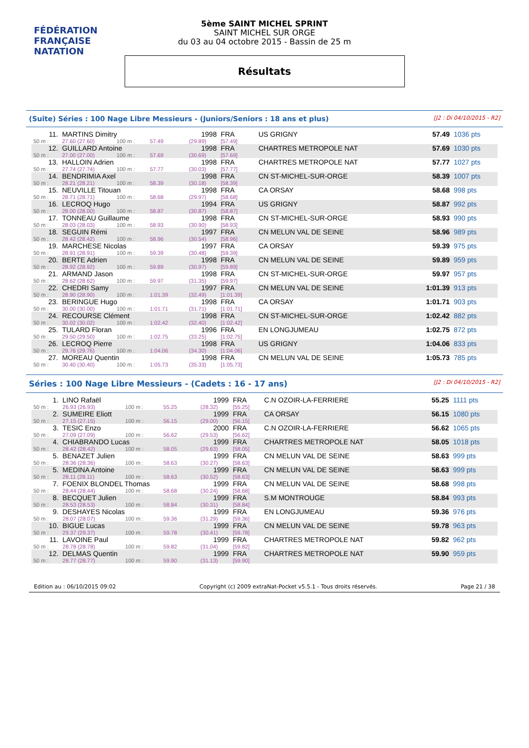FÉDÉRATION FRANÇAISE
NATATION
5ème SAINT MICHEL SPRINT
SAINT MICHEL SUR ORGE
du 03 au 04 octobre 2015 - Bassin de 25 m
Résultats
(Suite) Séries : 100 Nage Libre Messieurs - (Juniors/Seniors : 18 ans et plus) [J2 : Di 04/10/2015 - R2]
| 11. | MARTINS Dimitry | | | | 1998 | FRA | US GRIGNY | 57.49 | 1036 pts |
| 50 m : | 27.60 (27.60) | 100 m : | 57.49 | | (29.89) | [57.49] | | | |
| 12. | GUILLARD Antoine | | | | 1998 | FRA | CHARTRES METROPOLE NAT | 57.69 | 1030 pts |
| 50 m : | 27.00 (27.00) | 100 m : | 57.69 | | (30.69) | [57.69] | | | |
| 13. | HALLOIN Adrien | | | | 1998 | FRA | CHARTRES METROPOLE NAT | 57.77 | 1027 pts |
| 50 m : | 27.74 (27.74) | 100 m : | 57.77 | | (30.03) | [57.77] | | | |
| 14. | BENDRIMIA Axel | | | | 1998 | FRA | CN ST-MICHEL-SUR-ORGE | 58.39 | 1007 pts |
| 50 m : | 28.21 (28.21) | 100 m : | 58.39 | | (30.18) | [58.39] | | | |
| 15. | NEUVILLE Titouan | | | | 1998 | FRA | CA ORSAY | 58.68 | 998 pts |
| 50 m : | 28.71 (28.71) | 100 m : | 58.68 | | (29.97) | [58.68] | | | |
| 16. | LECROQ Hugo | | | | 1994 | FRA | US GRIGNY | 58.87 | 992 pts |
| 50 m : | 28.00 (28.00) | 100 m : | 58.87 | | (30.87) | [58.87] | | | |
| 17. | TONNEAU Guillaume | | | | 1998 | FRA | CN ST-MICHEL-SUR-ORGE | 58.93 | 990 pts |
| 50 m : | 28.03 (28.03) | 100 m : | 58.93 | | (30.90) | [58.93] | | | |
| 18. | SEGUIN Rémi | | | | 1997 | FRA | CN MELUN VAL DE SEINE | 58.96 | 989 pts |
| 50 m : | 28.42 (28.42) | 100 m : | 58.96 | | (30.54) | [58.96] | | | |
| 19. | MARCHESE Nicolas | | | | 1997 | FRA | CA ORSAY | 59.39 | 975 pts |
| 50 m : | 28.91 (28.91) | 100 m : | 59.39 | | (30.48) | [59.39] | | | |
| 20. | BERTE Adrien | | | | 1998 | FRA | CN MELUN VAL DE SEINE | 59.89 | 959 pts |
| 50 m : | 28.92 (28.92) | 100 m : | 59.89 | | (30.97) | [59.89] | | | |
| 21. | ARMAND Jason | | | | 1998 | FRA | CN ST-MICHEL-SUR-ORGE | 59.97 | 957 pts |
| 50 m : | 28.62 (28.62) | 100 m : | 59.97 | | (31.35) | [59.97] | | | |
| 22. | CHEDRI Samy | | | | 1997 | FRA | CN MELUN VAL DE SEINE | 1:01.39 | 913 pts |
| 50 m : | 28.90 (28.90) | 100 m : | 1:01.39 | | (32.49) | [1:01.39] | | | |
| 23. | BERINGUE Hugo | | | | 1998 | FRA | CA ORSAY | 1:01.71 | 903 pts |
| 50 m : | 30.00 (30.00) | 100 m : | 1:01.71 | | (31.71) | [1:01.71] | | | |
| 24. | RECOURSE Clément | | | | 1998 | FRA | CN ST-MICHEL-SUR-ORGE | 1:02.42 | 882 pts |
| 50 m : | 30.02 (30.02) | 100 m : | 1:02.42 | | (32.40) | [1:02.42] | | | |
| 25. | TULARD Floran | | | | 1996 | FRA | EN LONGJUMEAU | 1:02.75 | 872 pts |
| 50 m : | 29.50 (29.50) | 100 m : | 1:02.75 | | (33.25) | [1:02.75] | | | |
| 26. | LECROQ Pierre | | | | 1998 | FRA | US GRIGNY | 1:04.06 | 833 pts |
| 50 m : | 29.76 (29.76) | 100 m : | 1:04.06 | | (34.30) | [1:04.06] | | | |
| 27. | MOREAU Quentin | | | | 1998 | FRA | CN MELUN VAL DE SEINE | 1:05.73 | 785 pts |
| 50 m : | 30.40 (30.40) | 100 m : | 1:05.73 | | (35.33) | [1:05.73] | | | |
Séries : 100 Nage Libre Messieurs - (Cadets : 16 - 17 ans) [J2 : Di 04/10/2015 - R2]
| 1. | LINO Rafaël | | | | 1999 | FRA | C.N OZOIR-LA-FERRIERE | 55.25 | 1111 pts |
| 50 m : | 26.93 (26.93) | 100 m : | 55.25 | | (28.32) | [55.25] | | | |
| 2. | SUMEIRE Eliott | | | | 1999 | FRA | CA ORSAY | 56.15 | 1080 pts |
| 50 m : | 27.15 (27.15) | 100 m : | 56.15 | | (29.00) | [56.15] | | | |
| 3. | TESIC Enzo | | | | 2000 | FRA | C.N OZOIR-LA-FERRIERE | 56.62 | 1065 pts |
| 50 m : | 27.09 (27.09) | 100 m : | 56.62 | | (29.53) | [56.62] | | | |
| 4. | CHIABRANDO Lucas | | | | 1999 | FRA | CHARTRES METROPOLE NAT | 58.05 | 1018 pts |
| 50 m : | 28.42 (28.42) | 100 m : | 58.05 | | (29.63) | [58.05] | | | |
| 5. | BENAZET Julien | | | | 1999 | FRA | CN MELUN VAL DE SEINE | 58.63 | 999 pts |
| 50 m : | 28.36 (28.36) | 100 m : | 58.63 | | (30.27) | [58.63] | | | |
| 5. | MEDINA Antoine | | | | 1999 | FRA | CN MELUN VAL DE SEINE | 58.63 | 999 pts |
| 50 m : | 28.11 (28.11) | 100 m : | 58.63 | | (30.52) | [58.63] | | | |
| 7. | FOENIX BLONDEL Thomas | | | | 1999 | FRA | CN MELUN VAL DE SEINE | 58.68 | 998 pts |
| 50 m : | 28.44 (28.44) | 100 m : | 58.68 | | (30.24) | [58.68] | | | |
| 8. | BECQUET Julien | | | | 1999 | FRA | S.M MONTROUGE | 58.84 | 993 pts |
| 50 m : | 28.53 (28.53) | 100 m : | 58.84 | | (30.31) | [58.84] | | | |
| 9. | DESHAYES Nicolas | | | | 1999 | FRA | EN LONGJUMEAU | 59.36 | 976 pts |
| 50 m : | 28.07 (28.07) | 100 m : | 59.36 | | (31.29) | [59.36] | | | |
| 10. | BIGUE Lucas | | | | 1999 | FRA | CN MELUN VAL DE SEINE | 59.78 | 963 pts |
| 50 m : | 29.37 (29.37) | 100 m : | 59.78 | | (30.41) | [59.78] | | | |
| 11. | LAVOINE Paul | | | | 1999 | FRA | CHARTRES METROPOLE NAT | 59.82 | 962 pts |
| 50 m : | 28.78 (28.78) | 100 m : | 59.82 | | (31.04) | [59.82] | | | |
| 12. | DELMAS Quentin | | | | 1999 | FRA | CHARTRES METROPOLE NAT | 59.90 | 959 pts |
| 50 m : | 28.77 (28.77) | 100 m : | 59.90 | | (31.13) | [59.90] | | | |
Edition au : 06/10/2015 09:02 Copyright (c) 2009 extraNat-Pocket v5.5.1 - Tous droits réservés. Page 21 / 38